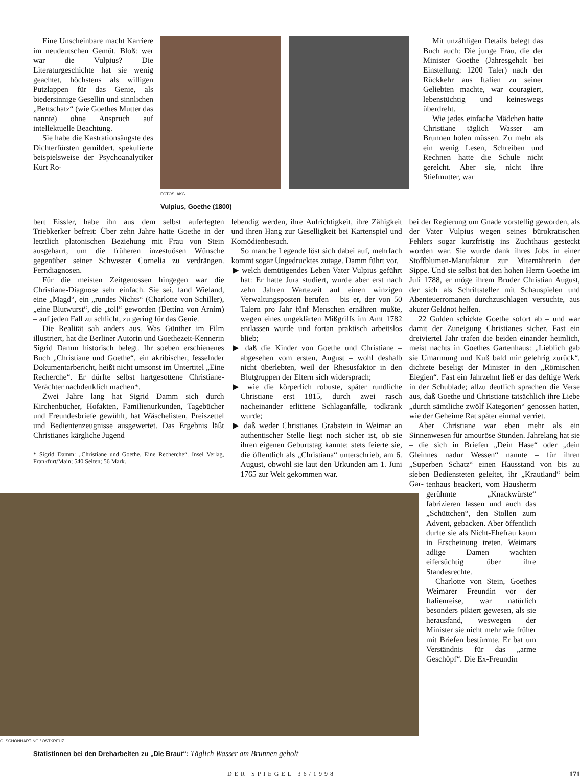Eine Unscheinbare macht Karriere im neudeutschen Gemüt. Bloß: wer war die Vulpius? Die Literaturgeschichte hat sie wenig geachtet, höchstens als willigen Putzlappen für das Genie, als biedersinnige Gesellin und sinnlichen „Bettschatz“ (wie Goethes Mutter das nannte) ohne Anspruch auf intellektuelle Beachtung.
Sie habe die Kastrationsängste des Dichterfürsten gemildert, spekulierte beispielsweise der Psychoanalytiker Kurt Ro-
FOTOS: AKG
Vulpius, Goethe (1800)
Mit unzähligen Details belegt das Buch auch: Die junge Frau, die der Minister Goethe (Jahresgehalt bei Einstellung: 1200 Taler) nach der Rückkehr aus Italien zu seiner Geliebten machte, war couragiert, lebenstüchtig und keineswegs überdreht.
Wie jedes einfache Mädchen hatte Christiane täglich Wasser am Brunnen holen müssen. Zu mehr als ein wenig Lesen, Schreiben und Rechnen hatte die Schule nicht gereicht. Aber sie, nicht ihre Stiefmutter, war
bert Eissler, habe ihn aus dem selbst auferlegten Triebkerker befreit: Über zehn Jahre hatte Goethe in der letztlich platonischen Beziehung mit Frau von Stein ausgeharrt, um die früheren inzestuösen Wünsche gegenüber seiner Schwester Cornelia zu verdrängen. Ferndiagnosen.
Für die meisten Zeitgenossen hingegen war die Christiane-Diagnose sehr einfach. Sie sei, fand Wieland, eine „Magd“, ein „rundes Nichts“ (Charlotte von Schiller), „eine Blutwurst“, die „toll“ geworden (Bettina von Arnim) – auf jeden Fall zu schlicht, zu gering für das Genie.
Die Realität sah anders aus. Was Günther im Film illustriert, hat die Berliner Autorin und Goethezeit-Kennerin Sigrid Damm historisch belegt. Ihr soeben erschienenes Buch „Christiane und Goethe“, ein akribischer, fesselnder Dokumentarbericht, heißt nicht umsonst im Untertitel „Eine Recherche“. Er dürfte selbst hartgesottene Christiane-Verächter nachdenklich machen*.
Zwei Jahre lang hat Sigrid Damm sich durch Kirchenbücher, Hofakten, Familienurkunden, Tagebücher und Freundesbriefe gewühlt, hat Wäschelisten, Preiszettel und Bedientenzeugnisse ausgewertet. Das Ergebnis läßt Christianes kärgliche Jugend
* Sigrid Damm: „Christiane und Goethe. Eine Recherche“. Insel Verlag, Frankfurt/Main; 540 Seiten; 56 Mark.
lebendig werden, ihre Aufrichtigkeit, ihre Zähigkeit und ihren Hang zur Geselligkeit bei Kartenspiel und Komödienbesuch.
So manche Legende löst sich dabei auf, mehrfach kommt sogar Ungedrucktes zutage. Damm führt vor,
▶ welch demütigendes Leben Vater Vulpius geführt hat: Er hatte Jura studiert, wurde aber erst nach zehn Jahren Wartezeit auf einen winzigen Verwaltungsposten berufen – bis er, der von 50 Talern pro Jahr fünf Menschen ernähren mußte, wegen eines ungeklärten Mißgriffs im Amt 1782 entlassen wurde und fortan praktisch arbeitslos blieb;
▶ daß die Kinder von Goethe und Christiane – abgesehen vom ersten, August – wohl deshalb nicht überlebten, weil der Rhesusfaktor in den Blutgruppen der Eltern sich widersprach;
▶ wie die körperlich robuste, später rundliche Christiane erst 1815, durch zwei rasch nacheinander erlittene Schlaganfälle, todkrank wurde;
▶ daß weder Christianes Grabstein in Weimar an authentischer Stelle liegt noch sicher ist, ob sie ihren eigenen Geburtstag kannte: stets feierte sie, die öffentlich als „Christiana“ unterschrieb, am 6. August, obwohl sie laut den Urkunden am 1. Juni 1765 zur Welt gekommen war.
bei der Regierung um Gnade vorstellig geworden, als der Vater Vulpius wegen seines bürokratischen Fehlers sogar kurzfristig ins Zuchthaus gesteckt worden war. Sie wurde dank ihres Jobs in einer Stoffblumen-Manufaktur zur Miternährerin der Sippe. Und sie selbst bat den hohen Herrn Goethe im Juli 1788, er möge ihrem Bruder Christian August, der sich als Schriftsteller mit Schauspielen und Abenteuerromanen durchzuschlagen versuchte, aus akuter Geldnot helfen.
22 Gulden schickte Goethe sofort ab – und war damit der Zuneigung Christianes sicher. Fast ein dreiviertel Jahr trafen die beiden einander heimlich, meist nachts in Goethes Gartenhaus: „Lieblich gab sie Umarmung und Kuß bald mir gelehrig zurück“, dichtete beseligt der Minister in den „Römischen Elegien“. Fast ein Jahrzehnt ließ er das deftige Werk in der Schublade; allzu deutlich sprachen die Verse aus, daß Goethe und Christiane tatsächlich ihre Liebe „durch sämtliche zwölf Kategorien“ genossen hatten, wie der Geheime Rat später einmal verriet.
Aber Christiane war eben mehr als ein Sinnenwesen für amouröse Stunden. Jahrelang hat sie – die sich in Briefen „Dein Hase“ oder „dein Gleinnes nadur Wessen“ nannte – für ihren „Superben Schatz“ einen Hausstand von bis zu sieben Bediensteten geleitet, ihr „Krautland“ beim Gar-
G. SCHÖNHARTING / OSTKREUZ
Statistinnen bei den Dreharbeiten zu „Die Braut“: Täglich Wasser am Brunnen geholt
tenhaus beackert, vom Hausherrn gerühmte „Knackwürste“ fabrizieren lassen und auch das „Schüttchen“, den Stollen zum Advent, gebacken. Aber öffentlich durfte sie als Nicht-Ehefrau kaum in Erscheinung treten. Weimars adlige Damen wachten eifersüchtig über ihre Standesrechte.
Charlotte von Stein, Goethes Weimarer Freundin vor der Italienreise, war natürlich besonders pikiert gewesen, als sie herausfand, weswegen der Minister sie nicht mehr wie früher mit Briefen bestürmte. Er bat um Verständnis für das „arme Geschöpf“. Die Ex-Freundin
DER SPIEGEL 36/1998 171